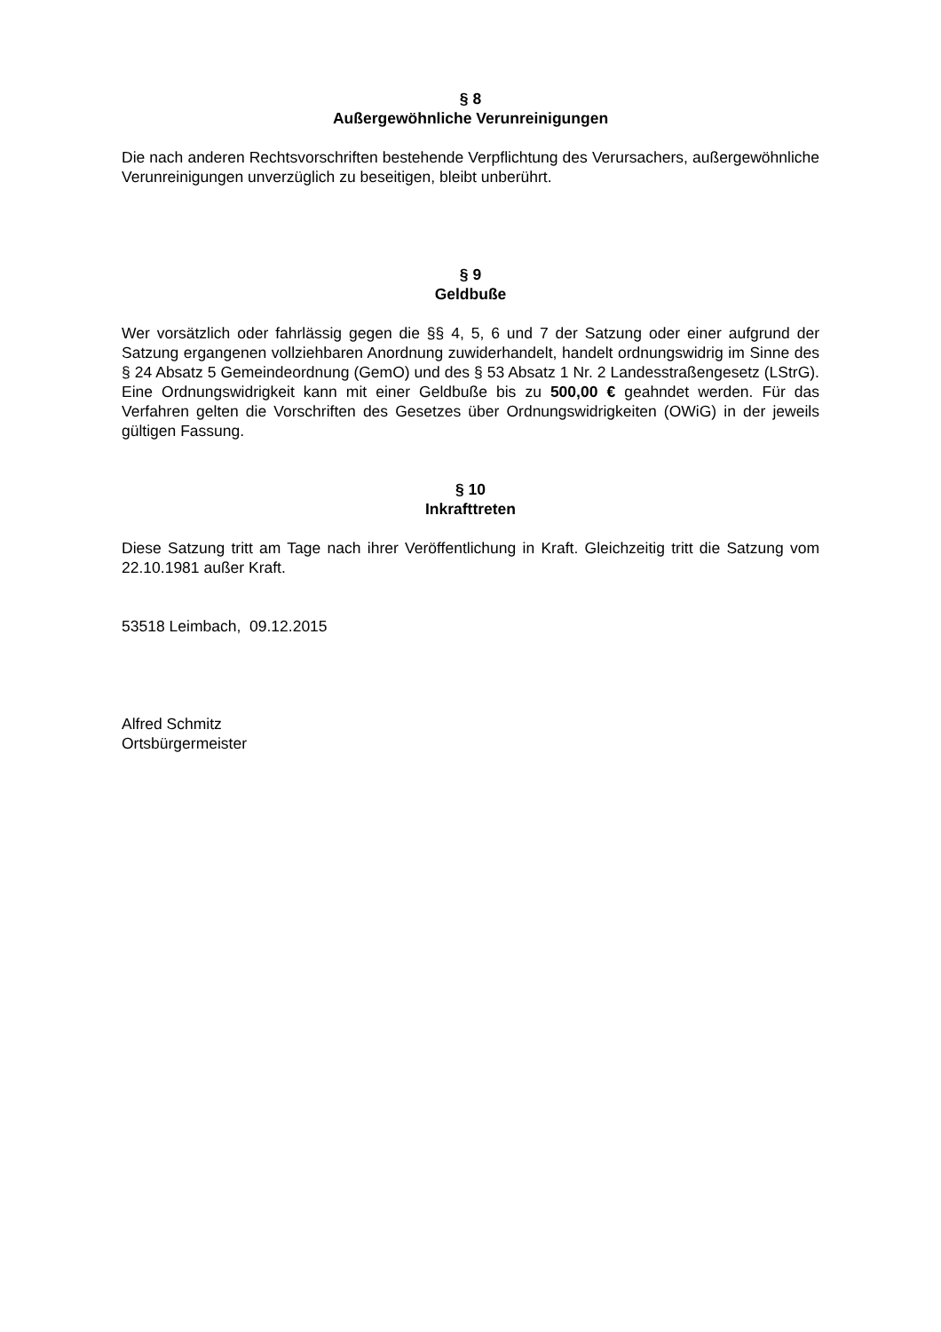§ 8
Außergewöhnliche Verunreinigungen
Die nach anderen Rechtsvorschriften bestehende Verpflichtung des Verursachers, außergewöhnliche Verunreinigungen unverzüglich zu beseitigen, bleibt unberührt.
§ 9
Geldbuße
Wer vorsätzlich oder fahrlässig gegen die §§ 4, 5, 6 und 7 der Satzung oder einer aufgrund der Satzung ergangenen vollziehbaren Anordnung zuwiderhandelt, handelt ordnungswidrig im Sinne des § 24 Absatz 5 Gemeindeordnung (GemO) und des § 53 Absatz 1 Nr. 2 Landesstraßengesetz (LStrG). Eine Ordnungswidrigkeit kann mit einer Geldbuße bis zu 500,00 € geahndet werden. Für das Verfahren gelten die Vorschriften des Gesetzes über Ordnungswidrigkeiten (OWiG) in der jeweils gültigen Fassung.
§ 10
Inkrafttreten
Diese Satzung tritt am Tage nach ihrer Veröffentlichung in Kraft. Gleichzeitig tritt die Satzung vom 22.10.1981 außer Kraft.
53518 Leimbach, 09.12.2015
Alfred Schmitz
Ortsbürgermeister